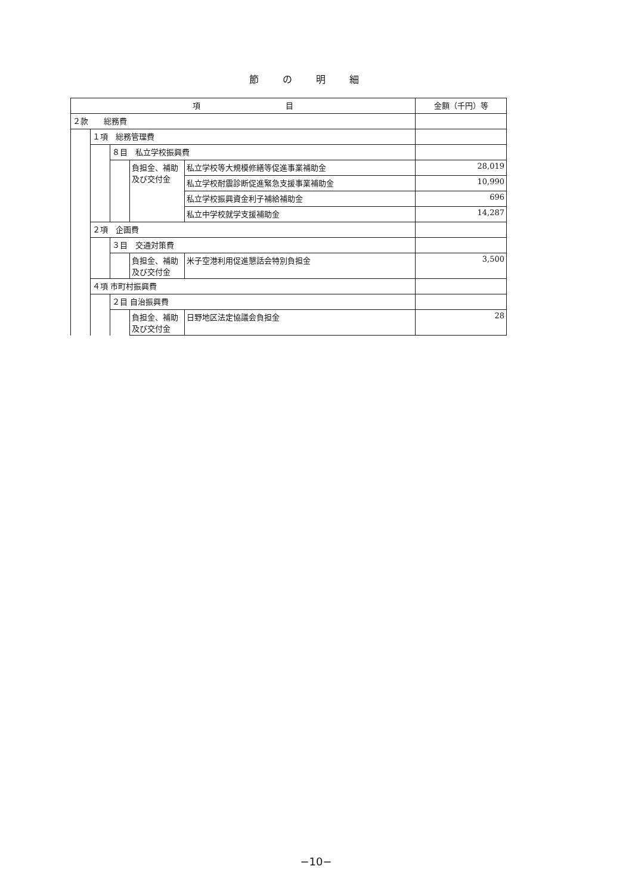節の明細
| 項 目 | | | | | 金額（千円）等 |
| --- | --- | --- | --- | --- | --- |
| ２款 総務費 | | | | | |
| | １項 総務管理費 | | | | |
| | | ８目 私立学校振興費 | | | |
| | | | 負担金、補助及び交付金 | 私立学校等大規模修繕等促進事業補助金 | 28,019 |
| | | | | 私立学校耐震診断促進緊急支援事業補助金 | 10,990 |
| | | | | 私立学校振興資金利子補給補助金 | 696 |
| | | | | 私立中学校就学支援補助金 | 14,287 |
| | ２項 企画費 | | | | |
| | | ３目 交通対策費 | | | |
| | | | 負担金、補助及び交付金 | 米子空港利用促進懇話会特別負担金 | 3,500 |
| | ４項 市町村振興費 | | | | |
| | | ２目 自治振興費 | | | |
| | | | 負担金、補助及び交付金 | 日野地区法定協議会負担金 | 28 |
−10−